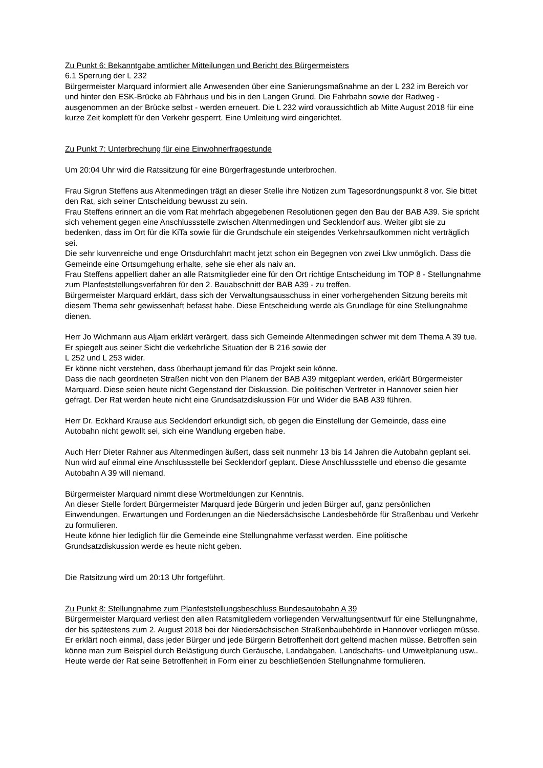Zu Punkt 6: Bekanntgabe amtlicher Mitteilungen und Bericht des Bürgermeisters
6.1 Sperrung der L 232
Bürgermeister Marquard informiert alle Anwesenden über eine Sanierungsmaßnahme an der L 232 im Bereich vor und hinter den ESK-Brücke ab Fährhaus und bis in den Langen Grund. Die Fahrbahn sowie der Radweg - ausgenommen an der Brücke selbst - werden erneuert. Die L 232 wird voraussichtlich ab Mitte August 2018 für eine kurze Zeit komplett für den Verkehr gesperrt. Eine Umleitung wird eingerichtet.
Zu Punkt 7: Unterbrechung für eine Einwohnerfragestunde
Um 20:04 Uhr wird die Ratssitzung für eine Bürgerfragestunde unterbrochen.
Frau Sigrun Steffens aus Altenmedingen trägt an dieser Stelle ihre Notizen zum Tagesordnungspunkt 8 vor. Sie bittet den Rat, sich seiner Entscheidung bewusst zu sein.
Frau Steffens erinnert an die vom Rat mehrfach abgegebenen Resolutionen gegen den Bau der BAB A39. Sie spricht sich vehement gegen eine Anschlussstelle zwischen Altenmedingen und Secklendorf aus. Weiter gibt sie zu bedenken, dass im Ort für die KiTa sowie für die Grundschule ein steigendes Verkehrsaufkommen nicht verträglich sei.
Die sehr kurvenreiche und enge Ortsdurchfahrt macht jetzt schon ein Begegnen von zwei Lkw unmöglich. Dass die Gemeinde eine Ortsumgehung erhalte, sehe sie eher als naiv an.
Frau Steffens appelliert daher an alle Ratsmitglieder eine für den Ort richtige Entscheidung im TOP 8 - Stellungnahme zum Planfeststellungsverfahren für den 2. Bauabschnitt der BAB A39 - zu treffen.
Bürgermeister Marquard erklärt, dass sich der Verwaltungsausschuss in einer vorhergehenden Sitzung bereits mit diesem Thema sehr gewissenhaft befasst habe. Diese Entscheidung werde als Grundlage für eine Stellungnahme dienen.
Herr Jo Wichmann aus Aljarn erklärt verärgert, dass sich Gemeinde Altenmedingen schwer mit dem Thema A 39 tue. Er spiegelt aus seiner Sicht die verkehrliche Situation der B 216 sowie der
L 252 und L 253 wider.
Er könne nicht verstehen, dass überhaupt jemand für das Projekt sein könne.
Dass die nach geordneten Straßen nicht von den Planern der BAB A39 mitgeplant werden, erklärt Bürgermeister Marquard. Diese seien heute nicht Gegenstand der Diskussion. Die politischen Vertreter in Hannover seien hier gefragt. Der Rat werden heute nicht eine Grundsatzdiskussion Für und Wider die BAB A39 führen.
Herr Dr. Eckhard Krause aus Secklendorf erkundigt sich, ob gegen die Einstellung der Gemeinde, dass eine Autobahn nicht gewollt sei, sich eine Wandlung ergeben habe.
Auch Herr Dieter Rahner aus Altenmedingen äußert, dass seit nunmehr 13 bis 14 Jahren die Autobahn geplant sei. Nun wird auf einmal eine Anschlussstelle bei Secklendorf geplant. Diese Anschlussstelle und ebenso die gesamte Autobahn A 39 will niemand.
Bürgermeister Marquard nimmt diese Wortmeldungen zur Kenntnis.
An dieser Stelle fordert Bürgermeister Marquard jede Bürgerin und jeden Bürger auf, ganz persönlichen Einwendungen, Erwartungen und Forderungen an die Niedersächsische Landesbehörde für Straßenbau und Verkehr zu formulieren.
Heute könne hier lediglich für die Gemeinde eine Stellungnahme verfasst werden. Eine politische Grundsatzdiskussion werde es heute nicht geben.
Die Ratsitzung wird um 20:13 Uhr fortgeführt.
Zu Punkt 8: Stellungnahme zum Planfeststellungsbeschluss Bundesautobahn A 39
Bürgermeister Marquard verliest den allen Ratsmitgliedern vorliegenden Verwaltungsentwurf für eine Stellungnahme, der bis spätestens zum 2. August 2018 bei der Niedersächsischen Straßenbaubehörde in Hannover vorliegen müsse. Er erklärt noch einmal, dass jeder Bürger und jede Bürgerin Betroffenheit dort geltend machen müsse. Betroffen sein könne man zum Beispiel durch Belästigung durch Geräusche, Landabgaben, Landschafts- und Umweltplanung usw..
Heute werde der Rat seine Betroffenheit in Form einer zu beschließenden Stellungnahme formulieren.